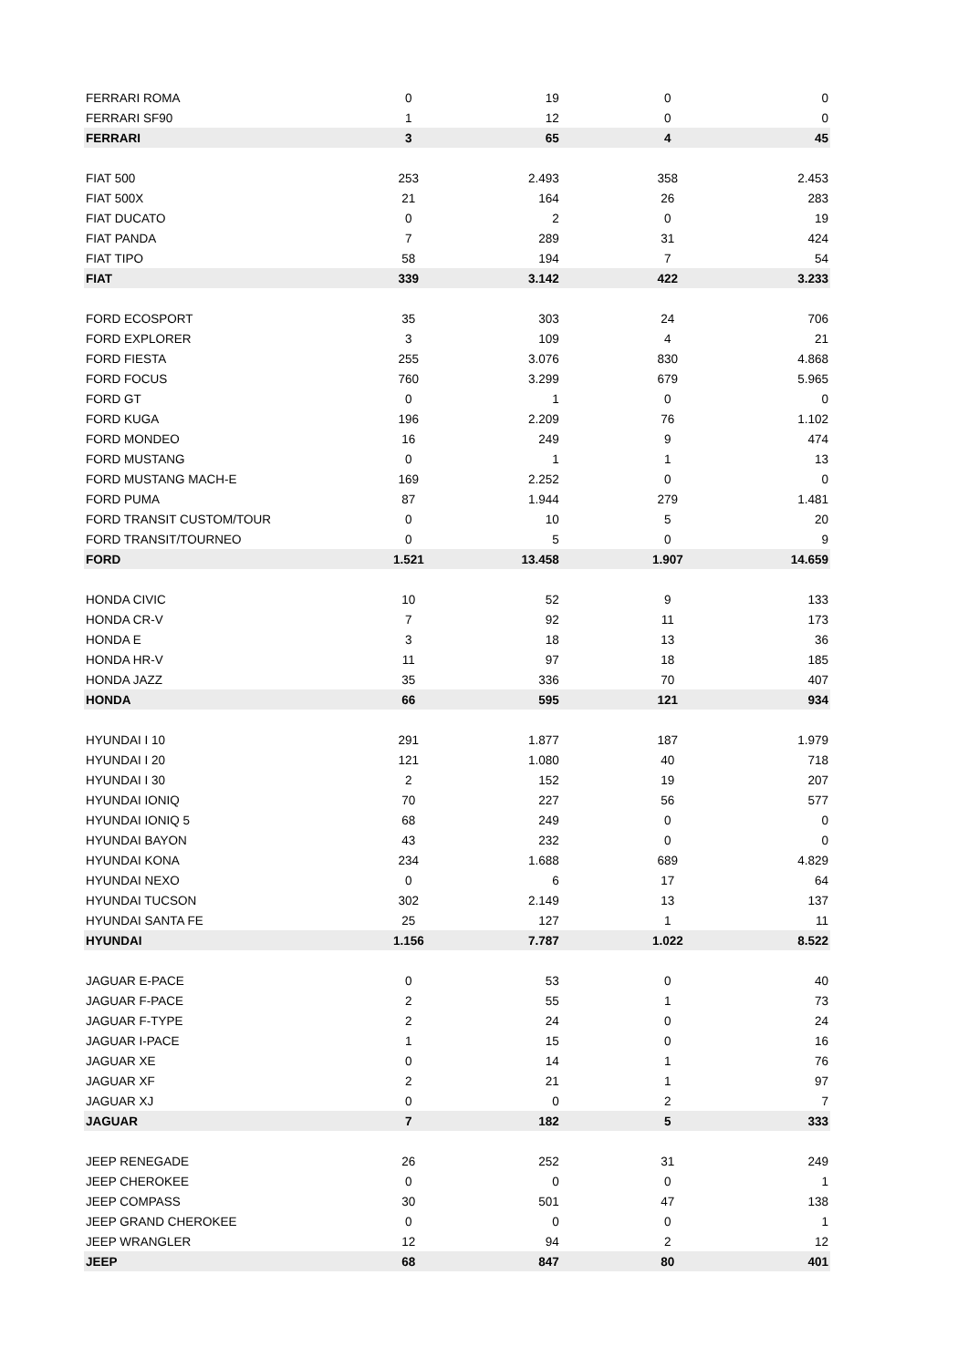| FERRARI ROMA | 0 | 19 | 0 | 0 |
| FERRARI SF90 | 1 | 12 | 0 | 0 |
| FERRARI | 3 | 65 | 4 | 45 |
| FIAT 500 | 253 | 2.493 | 358 | 2.453 |
| FIAT 500X | 21 | 164 | 26 | 283 |
| FIAT DUCATO | 0 | 2 | 0 | 19 |
| FIAT PANDA | 7 | 289 | 31 | 424 |
| FIAT TIPO | 58 | 194 | 7 | 54 |
| FIAT | 339 | 3.142 | 422 | 3.233 |
| FORD ECOSPORT | 35 | 303 | 24 | 706 |
| FORD EXPLORER | 3 | 109 | 4 | 21 |
| FORD FIESTA | 255 | 3.076 | 830 | 4.868 |
| FORD FOCUS | 760 | 3.299 | 679 | 5.965 |
| FORD GT | 0 | 1 | 0 | 0 |
| FORD KUGA | 196 | 2.209 | 76 | 1.102 |
| FORD MONDEO | 16 | 249 | 9 | 474 |
| FORD MUSTANG | 0 | 1 | 1 | 13 |
| FORD MUSTANG MACH-E | 169 | 2.252 | 0 | 0 |
| FORD PUMA | 87 | 1.944 | 279 | 1.481 |
| FORD TRANSIT CUSTOM/TOUR | 0 | 10 | 5 | 20 |
| FORD TRANSIT/TOURNEO | 0 | 5 | 0 | 9 |
| FORD | 1.521 | 13.458 | 1.907 | 14.659 |
| HONDA CIVIC | 10 | 52 | 9 | 133 |
| HONDA CR-V | 7 | 92 | 11 | 173 |
| HONDA E | 3 | 18 | 13 | 36 |
| HONDA HR-V | 11 | 97 | 18 | 185 |
| HONDA JAZZ | 35 | 336 | 70 | 407 |
| HONDA | 66 | 595 | 121 | 934 |
| HYUNDAI I 10 | 291 | 1.877 | 187 | 1.979 |
| HYUNDAI I 20 | 121 | 1.080 | 40 | 718 |
| HYUNDAI I 30 | 2 | 152 | 19 | 207 |
| HYUNDAI IONIQ | 70 | 227 | 56 | 577 |
| HYUNDAI IONIQ 5 | 68 | 249 | 0 | 0 |
| HYUNDAI BAYON | 43 | 232 | 0 | 0 |
| HYUNDAI KONA | 234 | 1.688 | 689 | 4.829 |
| HYUNDAI NEXO | 0 | 6 | 17 | 64 |
| HYUNDAI TUCSON | 302 | 2.149 | 13 | 137 |
| HYUNDAI SANTA FE | 25 | 127 | 1 | 11 |
| HYUNDAI | 1.156 | 7.787 | 1.022 | 8.522 |
| JAGUAR E-PACE | 0 | 53 | 0 | 40 |
| JAGUAR F-PACE | 2 | 55 | 1 | 73 |
| JAGUAR F-TYPE | 2 | 24 | 0 | 24 |
| JAGUAR I-PACE | 1 | 15 | 0 | 16 |
| JAGUAR XE | 0 | 14 | 1 | 76 |
| JAGUAR XF | 2 | 21 | 1 | 97 |
| JAGUAR XJ | 0 | 0 | 2 | 7 |
| JAGUAR | 7 | 182 | 5 | 333 |
| JEEP RENEGADE | 26 | 252 | 31 | 249 |
| JEEP CHEROKEE | 0 | 0 | 0 | 1 |
| JEEP COMPASS | 30 | 501 | 47 | 138 |
| JEEP GRAND CHEROKEE | 0 | 0 | 0 | 1 |
| JEEP WRANGLER | 12 | 94 | 2 | 12 |
| JEEP | 68 | 847 | 80 | 401 |